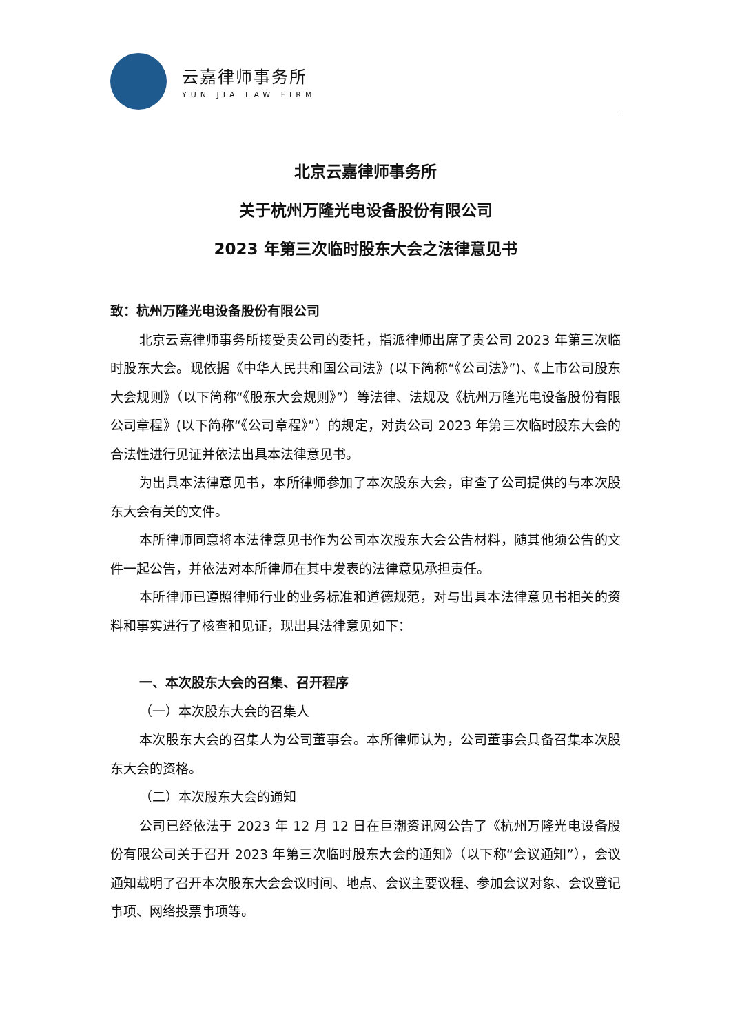云嘉律师事务所
YUN JIA LAW FIRM
北京云嘉律师事务所
关于杭州万隆光电设备股份有限公司
2023 年第三次临时股东大会之法律意见书
致：杭州万隆光电设备股份有限公司
北京云嘉律师事务所接受贵公司的委托，指派律师出席了贵公司 2023 年第三次临时股东大会。现依据《中华人民共和国公司法》(以下简称“《公司法》”)、《上市公司股东大会规则》（以下简称“《股东大会规则》”）等法律、法规及《杭州万隆光电设备股份有限公司章程》(以下简称“《公司章程》”）的规定，对贵公司 2023 年第三次临时股东大会的合法性进行见证并依法出具本法律意见书。
为出具本法律意见书，本所律师参加了本次股东大会，审查了公司提供的与本次股东大会有关的文件。
本所律师同意将本法律意见书作为公司本次股东大会公告材料，随其他须公告的文件一起公告，并依法对本所律师在其中发表的法律意见承担责任。
本所律师已遵照律师行业的业务标准和道德规范，对与出具本法律意见书相关的资料和事实进行了核查和见证，现出具法律意见如下：
一、本次股东大会的召集、召开程序
（一）本次股东大会的召集人
本次股东大会的召集人为公司董事会。本所律师认为，公司董事会具备召集本次股东大会的资格。
（二）本次股东大会的通知
公司已经依法于 2023 年 12 月 12 日在巨潮资讯网公告了《杭州万隆光电设备股份有限公司关于召开 2023 年第三次临时股东大会的通知》（以下称“会议通知”），会议通知载明了召开本次股东大会会议时间、地点、会议主要议程、参加会议对象、会议登记事项、网络投票事项等。